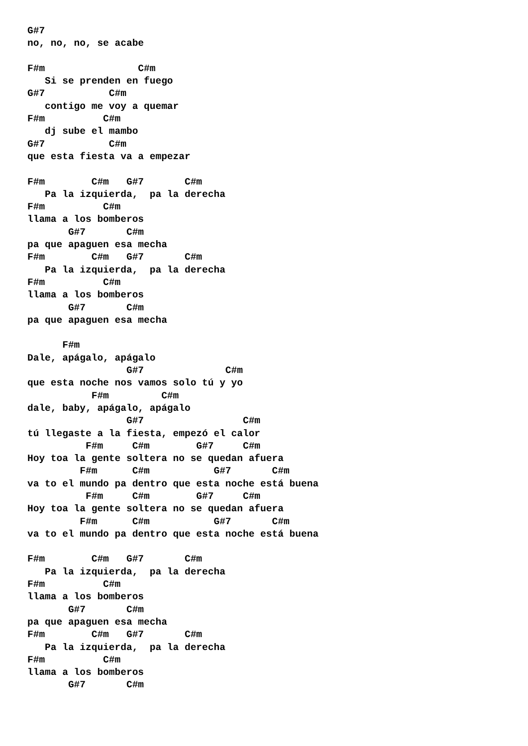G#7
no, no, no, se acabe

F#m                C#m
   Si se prenden en fuego
G#7           C#m
   contigo me voy a quemar
F#m          C#m
   dj sube el mambo
G#7           C#m
que esta fiesta va a empezar

F#m        C#m   G#7       C#m
   Pa la izquierda,  pa la derecha
F#m          C#m
llama a los bomberos
       G#7       C#m
pa que apaguen esa mecha
F#m        C#m   G#7       C#m
   Pa la izquierda,  pa la derecha
F#m          C#m
llama a los bomberos
       G#7       C#m
pa que apaguen esa mecha

      F#m
Dale, apágalo, apágalo
                 G#7              C#m
que esta noche nos vamos solo tú y yo
           F#m         C#m
dale, baby, apágalo, apágalo
                 G#7                 C#m
tú llegaste a la fiesta, empezó el calor
          F#m     C#m        G#7     C#m
Hoy toa la gente soltera no se quedan afuera
         F#m      C#m           G#7       C#m
va to el mundo pa dentro que esta noche está buena
          F#m     C#m        G#7     C#m
Hoy toa la gente soltera no se quedan afuera
         F#m      C#m           G#7       C#m
va to el mundo pa dentro que esta noche está buena

F#m        C#m   G#7       C#m
   Pa la izquierda,  pa la derecha
F#m          C#m
llama a los bomberos
       G#7       C#m
pa que apaguen esa mecha
F#m        C#m   G#7       C#m
   Pa la izquierda,  pa la derecha
F#m          C#m
llama a los bomberos
       G#7       C#m